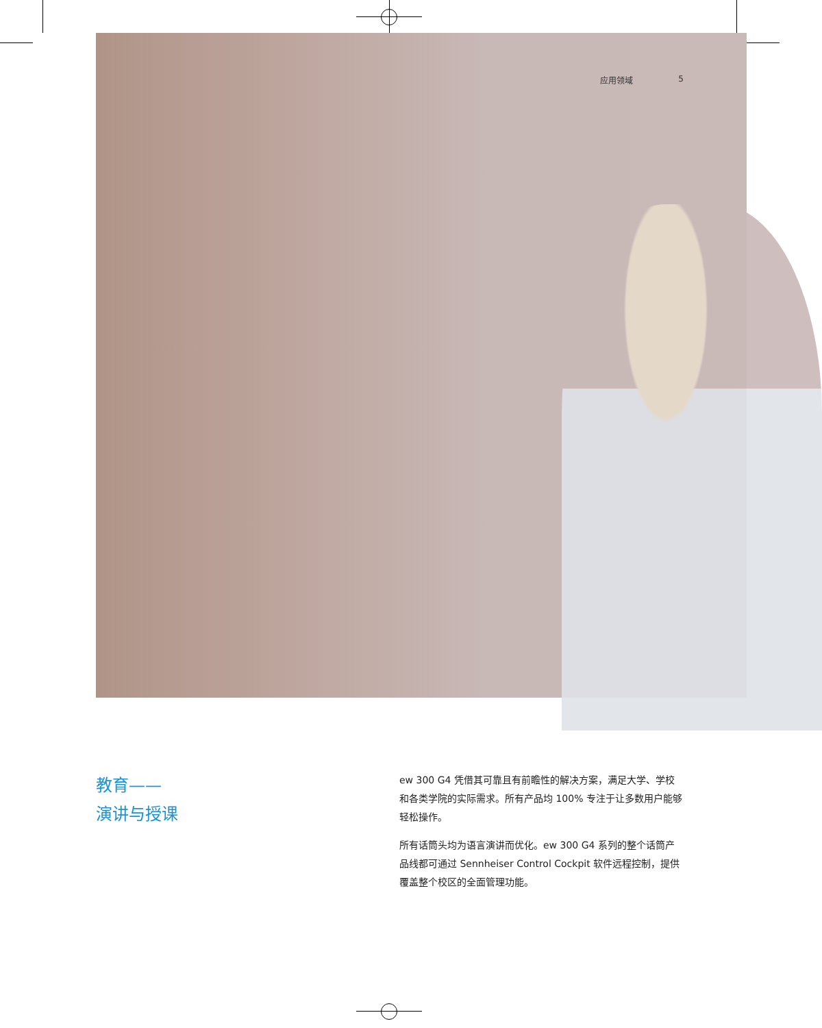应用领域 5
教育——
演讲与授课
ew 300 G4 凭借其可靠且有前瞻性的解决方案，满足大学、学校和各类学院的实际需求。所有产品均 100% 专注于让多数用户能够轻松操作。
所有话筒头均为语言演讲而优化。ew 300 G4 系列的整个话筒产品线都可通过 Sennheiser Control Cockpit 软件远程控制，提供覆盖整个校区的全面管理功能。